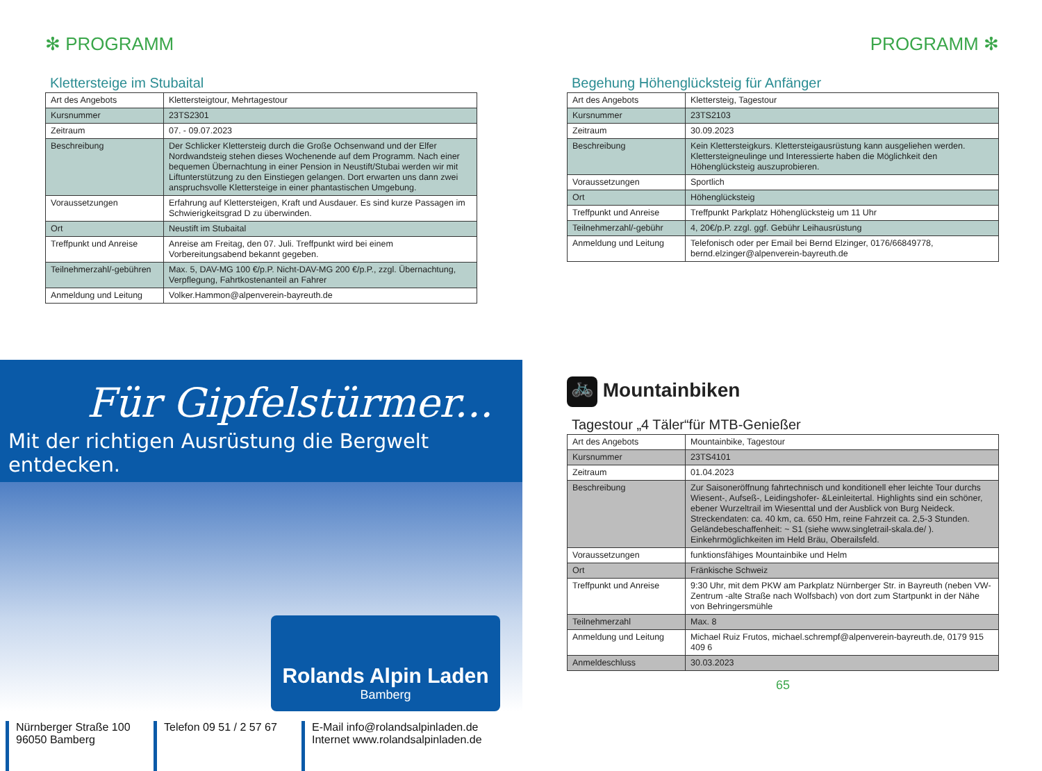✻ PROGRAMM
Klettersteige im Stubaital
| Art des Angebots | Klettersteigtour, Mehrtagestour |
| Kursnummer | 23TS2301 |
| Zeitraum | 07. - 09.07.2023 |
| Beschreibung | Der Schlicker Klettersteig durch die Große Ochsenwand und der Elfer Nordwandsteig stehen dieses Wochenende auf dem Programm. Nach einer bequemen Übernachtung in einer Pension in Neustift/Stubai werden wir mit Liftunterstützung zu den Einstiegen gelangen. Dort erwarten uns dann zwei anspruchsvolle Klettersteige in einer phantastischen Umgebung. |
| Voraussetzungen | Erfahrung auf Klettersteigen, Kraft und Ausdauer. Es sind kurze Passagen im Schwierigkeitsgrad D zu überwinden. |
| Ort | Neustift im Stubaital |
| Treffpunkt und Anreise | Anreise am Freitag, den 07. Juli. Treffpunkt wird bei einem Vorbereitungsabend bekannt gegeben. |
| Teilnehmerzahl/-gebühren | Max. 5, DAV-MG 100 €/p.P. Nicht-DAV-MG 200 €/p.P., zzgl. Übernachtung, Verpflegung, Fahrtkostenanteil an Fahrer |
| Anmeldung und Leitung | Volker.Hammon@alpenverein-bayreuth.de |
PROGRAMM ✻
Begehung Höhenglücksteig für Anfänger
| Art des Angebots | Klettersteig, Tagestour |
| Kursnummer | 23TS2103 |
| Zeitraum | 30.09.2023 |
| Beschreibung | Kein Klettersteigkurs. Klettersteigausrüstung kann ausgeliehen werden. Klettersteigneulinge und Interessierte haben die Möglichkeit den Höhenglücksteig auszuprobieren. |
| Voraussetzungen | Sportlich |
| Ort | Höhenglücksteig |
| Treffpunkt und Anreise | Treffpunkt Parkplatz Höhenglücksteig um 11 Uhr |
| Teilnehmerzahl/-gebühr | 4, 20€/p.P. zzgl. ggf. Gebühr Leihausrüstung |
| Anmeldung und Leitung | Telefonisch oder per Email bei Bernd Elzinger, 0176/66849778, bernd.elzinger@alpenverein-bayreuth.de |
🚲 Mountainbiken
Tagestour „4 Täler“für MTB-Genießer
| Art des Angebots | Mountainbike, Tagestour |
| Kursnummer | 23TS4101 |
| Zeitraum | 01.04.2023 |
| Beschreibung | Zur Saisoneröffnung fahrtechnisch und konditionell eher leichte Tour durchs Wiesent-, Aufseß-, Leidingshofer- &Leinleitertal. Highlights sind ein schöner, ebener Wurzeltrail im Wiesenttal und der Ausblick von Burg Neideck. Streckendaten: ca. 40 km, ca. 650 Hm, reine Fahrzeit ca. 2,5-3 Stunden. Geländebeschaffenheit: ~ S1 (siehe www.singletrail-skala.de/ ). Einkehrmöglichkeiten im Held Bräu, Oberailsfeld. |
| Voraussetzungen | funktionsfähiges Mountainbike und Helm |
| Ort | Fränkische Schweiz |
| Treffpunkt und Anreise | 9:30 Uhr, mit dem PKW am Parkplatz Nürnberger Str. in Bayreuth (neben VW-Zentrum -alte Straße nach Wolfsbach) von dort zum Startpunkt in der Nähe von Behringersmühle |
| Teilnehmerzahl | Max. 8 |
| Anmeldung und Leitung | Michael Ruiz Frutos, michael.schrempf@alpenverein-bayreuth.de, 0179 915 409 6 |
| Anmeldeschluss | 30.03.2023 |
65
Für Gipfelstürmer...
Mit der richtigen Ausrüstung die Bergwelt entdecken.
Rolands Alpin Laden
Bamberg
Nürnberger Straße 100
96050 Bamberg
Telefon 09 51 / 2 57 67
E-Mail info@rolandsalpinladen.de
Internet www.rolandsalpinladen.de